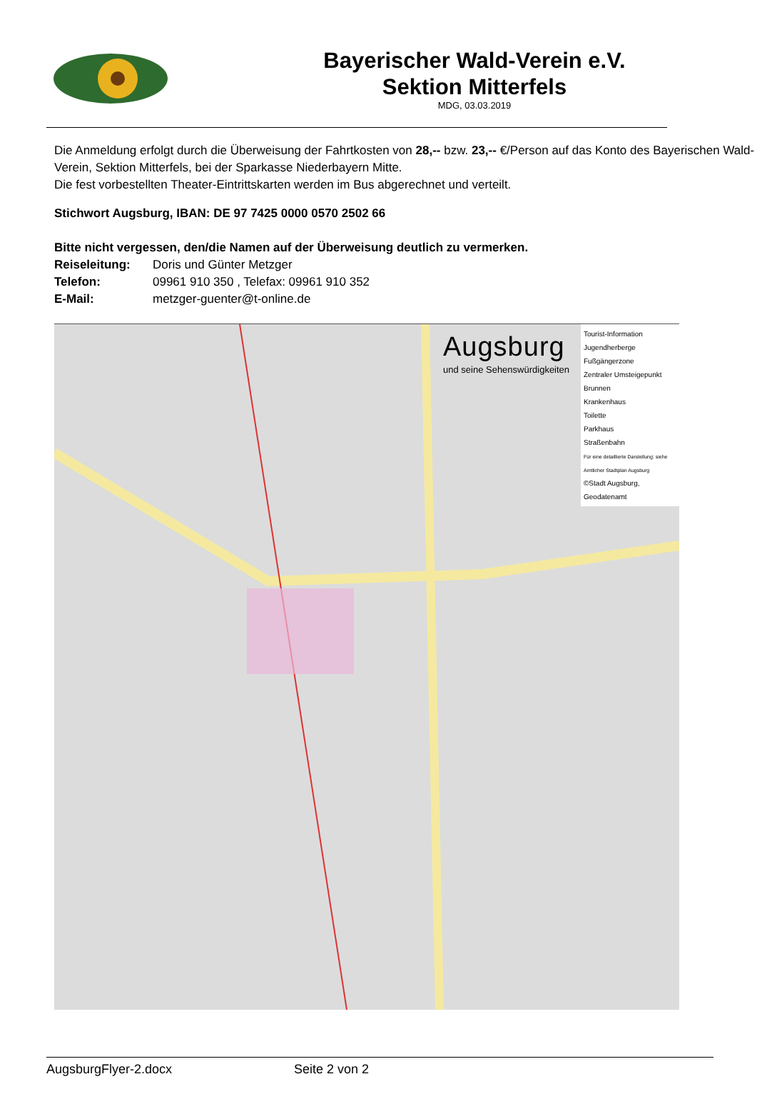Bayerischer Wald-Verein e.V.
Sektion Mitterfels
MDG, 03.03.2019
Die Anmeldung erfolgt durch die Überweisung der Fahrtkosten von 28,-- bzw. 23,-- €/Person auf das Konto des Bayerischen Wald-Verein, Sektion Mitterfels, bei der Sparkasse Niederbayern Mitte.
Die fest vorbestellten Theater-Eintrittskarten werden im Bus abgerechnet und verteilt.
Stichwort Augsburg, IBAN: DE 97 7425 0000 0570 2502 66
Bitte nicht vergessen, den/die Namen auf der Überweisung deutlich zu vermerken.
Reiseleitung: Doris und Günter Metzger
Telefon: 09961 910 350 , Telefax: 09961 910 352
E-Mail: metzger-guenter@t-online.de
Augsburg
und seine Sehenswürdigkeiten
Tourist-Information
Jugendherberge
Fußgängerzone
Zentraler Umsteigepunkt
Brunnen
Krankenhaus
Toilette
Parkhaus
Straßenbahn
Für eine detaillierte Darstellung: siehe Amtlicher Stadtplan Augsburg
©Stadt Augsburg, Geodatenamt
AugsburgFlyer-2.docx Seite 2 von 2